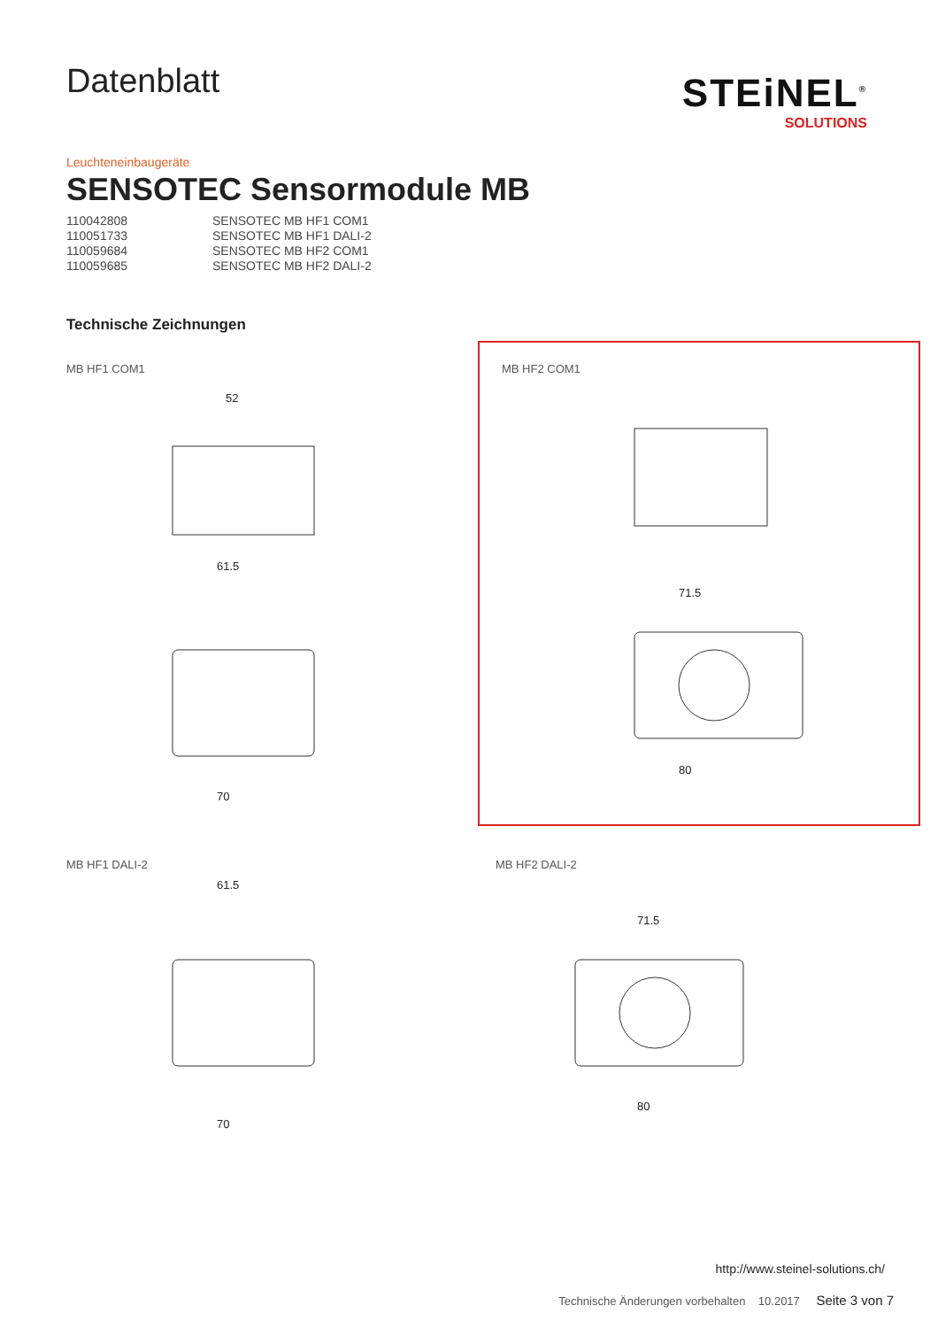STEiNEL<sup>®</sup>
SOLUTIONS
Datenblatt
Leuchteneinbaugeräte
SENSOTEC Sensormodule MB
| 110042808 | SENSOTEC MB HF1 COM1 |
| 110051733 | SENSOTEC MB HF1 DALI-2 |
| 110059684 | SENSOTEC MB HF2 COM1 |
| 110059685 | SENSOTEC MB HF2 DALI-2 |
Technische Zeichnungen
MB HF1 COM1
52
61.5
70
MB HF2 COM1
71.5
80
MB HF1 DALI-2
61.5
70
MB HF2 DALI-2
71.5
80
http://www.steinel-solutions.ch/
Technische Änderungen vorbehalten 10.2017 Seite 3 von 7